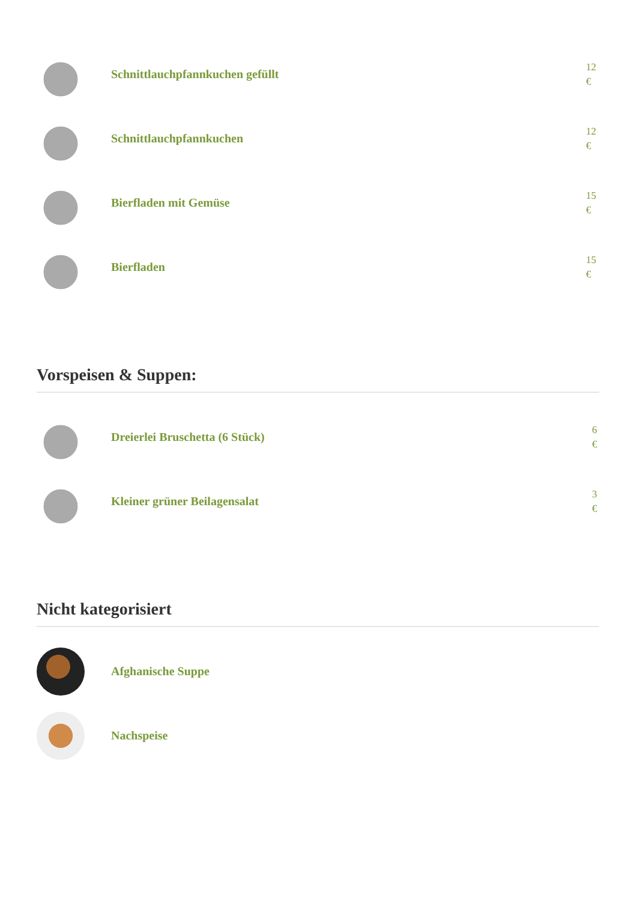Schnittlauchpfannkuchen gefüllt
12 €
Schnittlauchpfannkuchen
12 €
Bierfladen mit Gemüse
15 €
Bierfladen
15 €
Vorspeisen & Suppen:
Dreierlei Bruschetta (6 Stück)
6 €
Kleiner grüner Beilagensalat
3 €
Nicht kategorisiert
Afghanische Suppe
Nachspeise